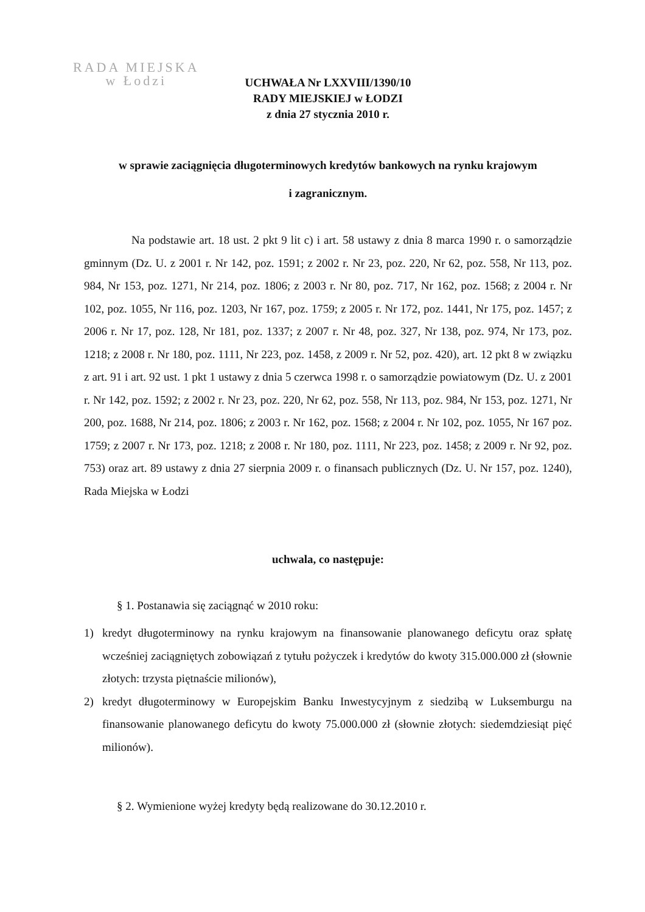RADA MIEJSKA
w Łodzi
UCHWAŁA Nr LXXVIII/1390/10
RADY MIEJSKIEJ w ŁODZI
z dnia 27 stycznia 2010 r.
w sprawie zaciągnięcia długoterminowych kredytów bankowych na rynku krajowym
i zagranicznym.
Na podstawie art. 18 ust. 2 pkt 9 lit c) i art. 58 ustawy z dnia 8 marca 1990 r. o samorządzie gminnym (Dz. U. z 2001 r. Nr 142, poz. 1591; z 2002 r. Nr 23, poz. 220, Nr 62, poz. 558, Nr 113, poz. 984, Nr 153, poz. 1271, Nr 214, poz. 1806; z 2003 r. Nr 80, poz. 717, Nr 162, poz. 1568; z 2004 r. Nr 102, poz. 1055, Nr 116, poz. 1203, Nr 167, poz. 1759; z 2005 r. Nr 172, poz. 1441, Nr 175, poz. 1457; z 2006 r. Nr 17, poz. 128, Nr 181, poz. 1337; z 2007 r. Nr 48, poz. 327, Nr 138, poz. 974, Nr 173, poz. 1218; z 2008 r. Nr 180, poz. 1111, Nr 223, poz. 1458, z 2009 r. Nr 52, poz. 420), art. 12 pkt 8 w związku z art. 91 i art. 92 ust. 1 pkt 1 ustawy z dnia 5 czerwca 1998 r. o samorządzie powiatowym (Dz. U. z 2001 r. Nr 142, poz. 1592; z 2002 r. Nr 23, poz. 220, Nr 62, poz. 558, Nr 113, poz. 984, Nr 153, poz. 1271, Nr 200, poz. 1688, Nr 214, poz. 1806; z 2003 r. Nr 162, poz. 1568; z 2004 r. Nr 102, poz. 1055, Nr 167 poz. 1759; z 2007 r. Nr 173, poz. 1218; z 2008 r. Nr 180, poz. 1111, Nr 223, poz. 1458; z 2009 r. Nr 92, poz. 753) oraz art. 89 ustawy z dnia 27 sierpnia 2009 r. o finansach publicznych (Dz. U. Nr 157, poz. 1240), Rada Miejska w Łodzi
uchwala, co następuje:
§ 1. Postanawia się zaciągnąć w 2010 roku:
1) kredyt długoterminowy na rynku krajowym na finansowanie planowanego deficytu oraz spłatę wcześniej zaciągniętych zobowiązań z tytułu pożyczek i kredytów do kwoty 315.000.000 zł (słownie złotych: trzysta piętnaście milionów),
2) kredyt długoterminowy w Europejskim Banku Inwestycyjnym z siedzibą w Luksemburgu na finansowanie planowanego deficytu do kwoty 75.000.000 zł (słownie złotych: siedemdziesiąt pięć milionów).
§ 2. Wymienione wyżej kredyty będą realizowane do 30.12.2010 r.